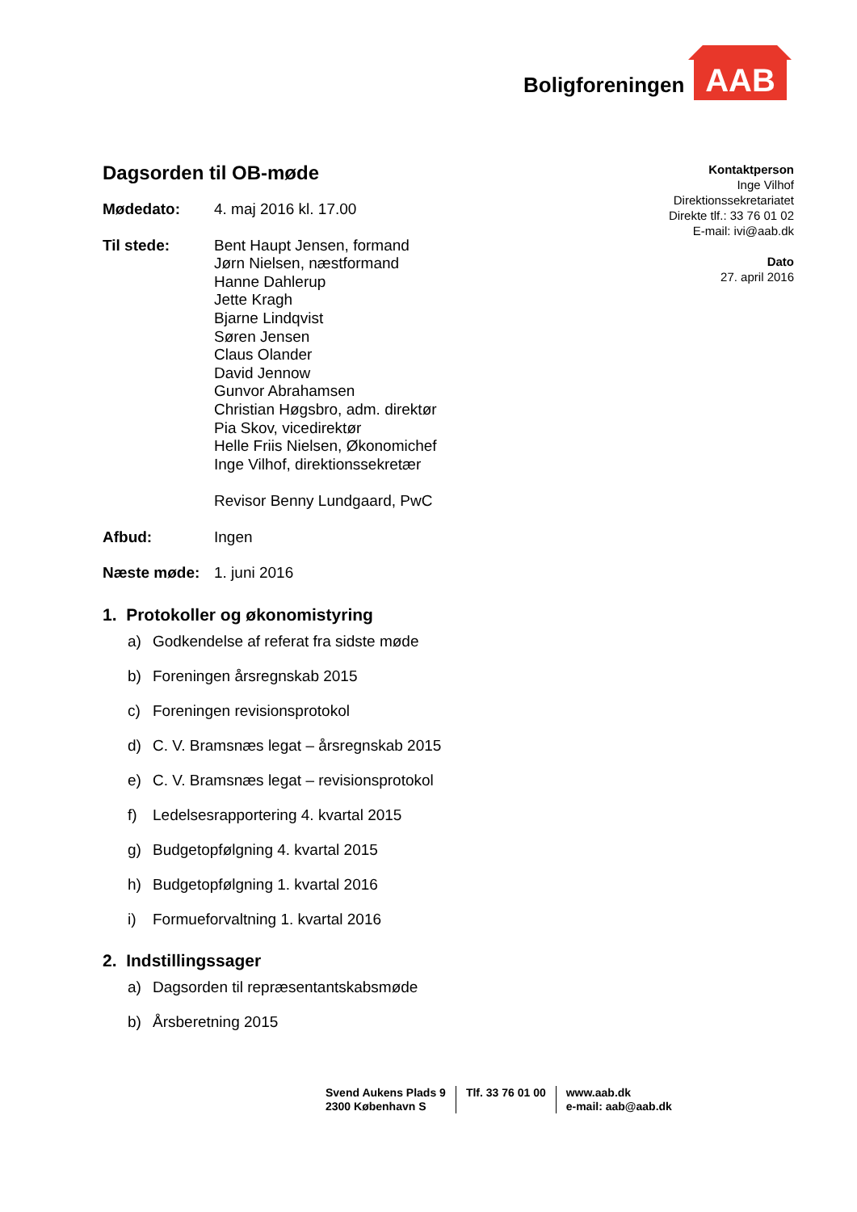Boligforeningen AAB
Kontaktperson
Inge Vilhof
Direktionssekretariatet
Direkte tlf.: 33 76 01 02
E-mail: ivi@aab.dk
Dato
27. april 2016
Dagsorden til OB-møde
Mødedato: 4. maj 2016 kl. 17.00
Til stede: Bent Haupt Jensen, formand
Jørn Nielsen, næstformand
Hanne Dahlerup
Jette Kragh
Bjarne Lindqvist
Søren Jensen
Claus Olander
David Jennow
Gunvor Abrahamsen
Christian Høgsbro, adm. direktør
Pia Skov, vicedirektør
Helle Friis Nielsen, Økonomichef
Inge Vilhof, direktionssekretær
Revisor Benny Lundgaard, PwC
Afbud: Ingen
Næste møde: 1. juni 2016
1. Protokoller og økonomistyring
a) Godkendelse af referat fra sidste møde
b) Foreningen årsregnskab 2015
c) Foreningen revisionsprotokol
d) C. V. Bramsnæs legat – årsregnskab 2015
e) C. V. Bramsnæs legat – revisionsprotokol
f) Ledelsesrapportering 4. kvartal 2015
g) Budgetopfølgning 4. kvartal 2015
h) Budgetopfølgning 1. kvartal 2016
i) Formueforvaltning 1. kvartal 2016
2. Indstillingssager
a) Dagsorden til repræsentantskabsmøde
b) Årsberetning 2015
Svend Aukens Plads 9
2300 København S
Tlf. 33 76 01 00 www.aab.dk
e-mail: aab@aab.dk